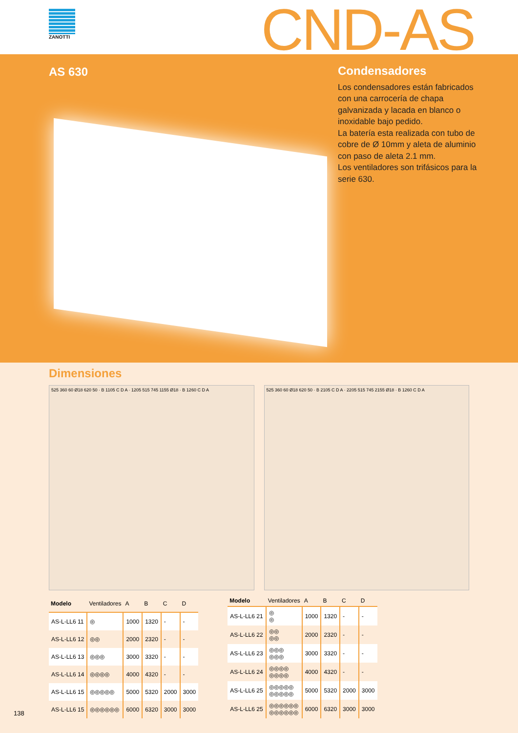ZANOTTI CND-AS
AS 630
Condensadores
Los condensadores están fabricados con una carrocería de chapa galvanizada y lacada en blanco o inoxidable bajo pedido.
La batería esta realizada con tubo de cobre de Ø 10mm y aleta de aluminio con paso de aleta 2.1 mm.
Los ventiladores son trifásicos para la serie 630.
Dimensiones
525 360 60 Ø18 620 50 · B 1105 C D A · 1205 515 745 1155 Ø18 · B 1260 C D A
525 360 60 Ø18 620 50 · B 2105 C D A · 2205 515 745 2155 Ø18 · B 1260 C D A
| Modelo | Ventiladores | A | B | C | D |
| --- | --- | --- | --- | --- | --- |
| AS-L-LL6 11 | ◎ | 1000 | 1320 | - | - |
| AS-L-LL6 12 | ◎◎ | 2000 | 2320 | - | - |
| AS-L-LL6 13 | ◎◎◎ | 3000 | 3320 | - | - |
| AS-L-LL6 14 | ◎◎◎◎ | 4000 | 4320 | - | - |
| AS-L-LL6 15 | ◎◎◎◎◎ | 5000 | 5320 | 2000 | 3000 |
| AS-L-LL6 15 | ◎◎◎◎◎◎ | 6000 | 6320 | 3000 | 3000 |
| Modelo | Ventiladores | A | B | C | D |
| --- | --- | --- | --- | --- | --- |
| AS-L-LL6 21 | ◎ ◎ | 1000 | 1320 | - | - |
| AS-L-LL6 22 | ◎◎ ◎◎ | 2000 | 2320 | - | - |
| AS-L-LL6 23 | ◎◎◎ ◎◎◎ | 3000 | 3320 | - | - |
| AS-L-LL6 24 | ◎◎◎◎ ◎◎◎◎ | 4000 | 4320 | - | - |
| AS-L-LL6 25 | ◎◎◎◎◎ ◎◎◎◎◎ | 5000 | 5320 | 2000 | 3000 |
| AS-L-LL6 25 | ◎◎◎◎◎◎ ◎◎◎◎◎◎ | 6000 | 6320 | 3000 | 3000 |
138